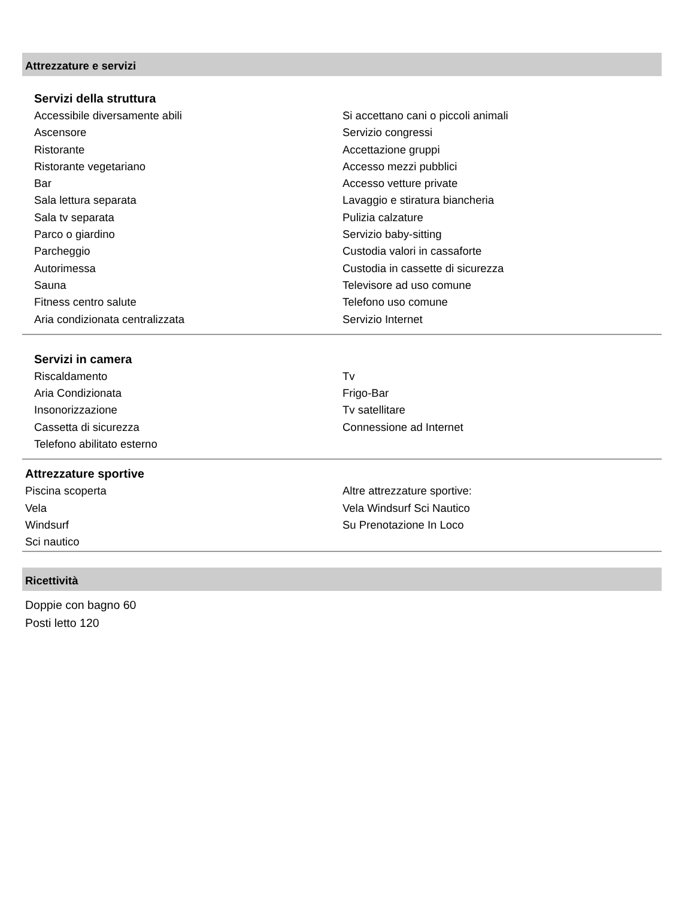Attrezzature e servizi
Servizi della struttura
Accessibile diversamente abili
Ascensore
Ristorante
Ristorante vegetariano
Bar
Sala lettura separata
Sala tv separata
Parco o giardino
Parcheggio
Autorimessa
Sauna
Fitness centro salute
Aria condizionata centralizzata
Si accettano cani o piccoli animali
Servizio congressi
Accettazione gruppi
Accesso mezzi pubblici
Accesso vetture private
Lavaggio e stiratura biancheria
Pulizia calzature
Servizio baby-sitting
Custodia valori in cassaforte
Custodia in cassette di sicurezza
Televisore ad uso comune
Telefono uso comune
Servizio Internet
Servizi in camera
Riscaldamento
Aria Condizionata
Insonorizzazione
Cassetta di sicurezza
Telefono abilitato esterno
Tv
Frigo-Bar
Tv satellitare
Connessione ad Internet
Attrezzature sportive
Piscina scoperta
Vela
Windsurf
Sci nautico
Altre attrezzature sportive:
Vela Windsurf Sci Nautico
Su Prenotazione In Loco
Ricettività
Doppie con bagno 60
Posti letto 120